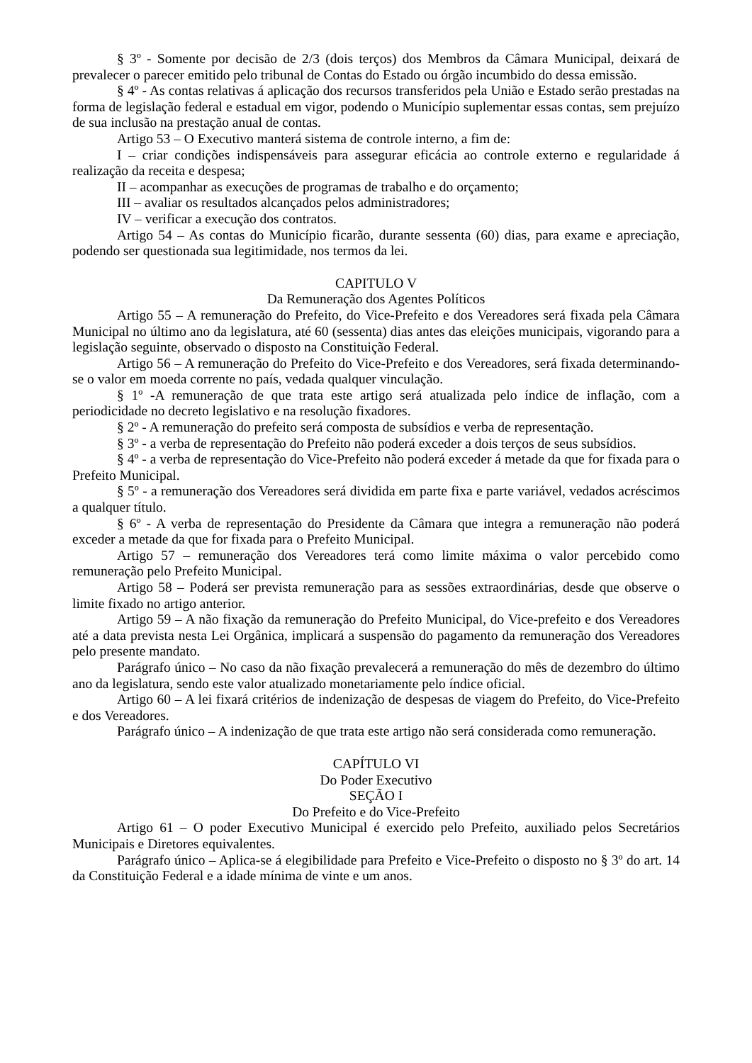§ 3º - Somente por decisão de 2/3 (dois terços) dos Membros da Câmara Municipal, deixará de prevalecer o parecer emitido pelo tribunal de Contas do Estado ou órgão incumbido do dessa emissão.
§ 4º - As contas relativas á aplicação dos recursos transferidos pela União e Estado serão prestadas na forma de legislação federal e estadual em vigor, podendo o Município suplementar essas contas, sem prejuízo de sua inclusão na prestação anual de contas.
Artigo 53 – O Executivo manterá sistema de controle interno, a fim de:
I – criar condições indispensáveis para assegurar eficácia ao controle externo e regularidade á realização da receita e despesa;
II – acompanhar as execuções de programas de trabalho e do orçamento;
III – avaliar os resultados alcançados pelos administradores;
IV – verificar a execução dos contratos.
Artigo 54 – As contas do Município ficarão, durante sessenta (60) dias, para exame e apreciação, podendo ser questionada sua legitimidade, nos termos da lei.
CAPITULO V
Da Remuneração dos Agentes Políticos
Artigo 55 – A remuneração do Prefeito, do Vice-Prefeito e dos Vereadores será fixada pela Câmara Municipal no último ano da legislatura, até 60 (sessenta) dias antes das eleições municipais, vigorando para a legislação seguinte, observado o disposto na Constituição Federal.
Artigo 56 – A remuneração do Prefeito do Vice-Prefeito e dos Vereadores, será fixada determinando-se o valor em moeda corrente no país, vedada qualquer vinculação.
§ 1º -A remuneração de que trata este artigo será atualizada pelo índice de inflação, com a periodicidade no decreto legislativo e na resolução fixadores.
§ 2º - A remuneração do prefeito será composta de subsídios e verba de representação.
§ 3º - a verba de representação do Prefeito não poderá exceder a dois terços de seus subsídios.
§ 4º - a verba de representação do Vice-Prefeito não poderá exceder á metade da que for fixada para o Prefeito Municipal.
§ 5º - a remuneração dos Vereadores será dividida em parte fixa e parte variável, vedados acréscimos a qualquer título.
§ 6º - A verba de representação do Presidente da Câmara que integra a remuneração não poderá exceder a metade da que for fixada para o Prefeito Municipal.
Artigo 57 – remuneração dos Vereadores terá como limite máxima o valor percebido como remuneração pelo Prefeito Municipal.
Artigo 58 – Poderá ser prevista remuneração para as sessões extraordinárias, desde que observe o limite fixado no artigo anterior.
Artigo 59 – A não fixação da remuneração do Prefeito Municipal, do Vice-prefeito e dos Vereadores até a data prevista nesta Lei Orgânica, implicará a suspensão do pagamento da remuneração dos Vereadores pelo presente mandato.
Parágrafo único – No caso da não fixação prevalecerá a remuneração do mês de dezembro do último ano da legislatura, sendo este valor atualizado monetariamente pelo índice oficial.
Artigo 60 – A lei fixará critérios de indenização de despesas de viagem do Prefeito, do Vice-Prefeito e dos Vereadores.
Parágrafo único – A indenização de que trata este artigo não será considerada como remuneração.
CAPÍTULO VI
Do Poder Executivo
SEÇÃO I
Do Prefeito e do Vice-Prefeito
Artigo 61 – O poder Executivo Municipal é exercido pelo Prefeito, auxiliado pelos Secretários Municipais e Diretores equivalentes.
Parágrafo único – Aplica-se á elegibilidade para Prefeito e Vice-Prefeito o disposto no § 3º do art. 14 da Constituição Federal e a idade mínima de vinte e um anos.